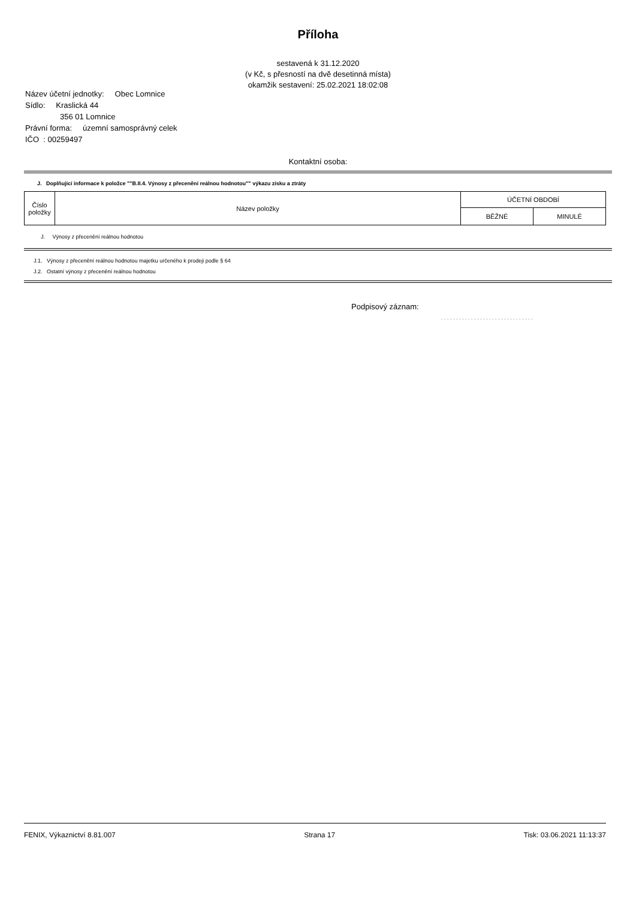Příloha
sestavená k 31.12.2020
(v Kč, s přesností na dvě desetinná místa)
okamžik sestavení: 25.02.2021 18:02:08
Název účetní jednotky: Obec Lomnice
Sídlo: Kraslická 44
356 01 Lomnice
Právní forma: územní samosprávný celek
IČO : 00259497
Kontaktní osoba:
J. Doplňující informace k položce ""B.II.4. Výnosy z přecenění reálnou hodnotou"" výkazu zisku a ztráty
| Číslo položky | Název položky | ÚČETNÍ OBDOBÍ | |
| --- | --- | --- | --- |
| | | BĚŽNÉ | MINULÉ |
J. Výnosy z přecenění reálnou hodnotou
J.1. Výnosy z přecenění reálnou hodnotou majetku určeného k prodeji podle § 64
J.2. Ostatní výnosy z přecenění reálnou hodnotou
Podpisový záznam:
. . . . . . . . . . . . . . . . . . . . . . . . . . . . . . .
FENIX, Výkaznictví 8.81.007 Strana 17 Tisk: 03.06.2021 11:13:37